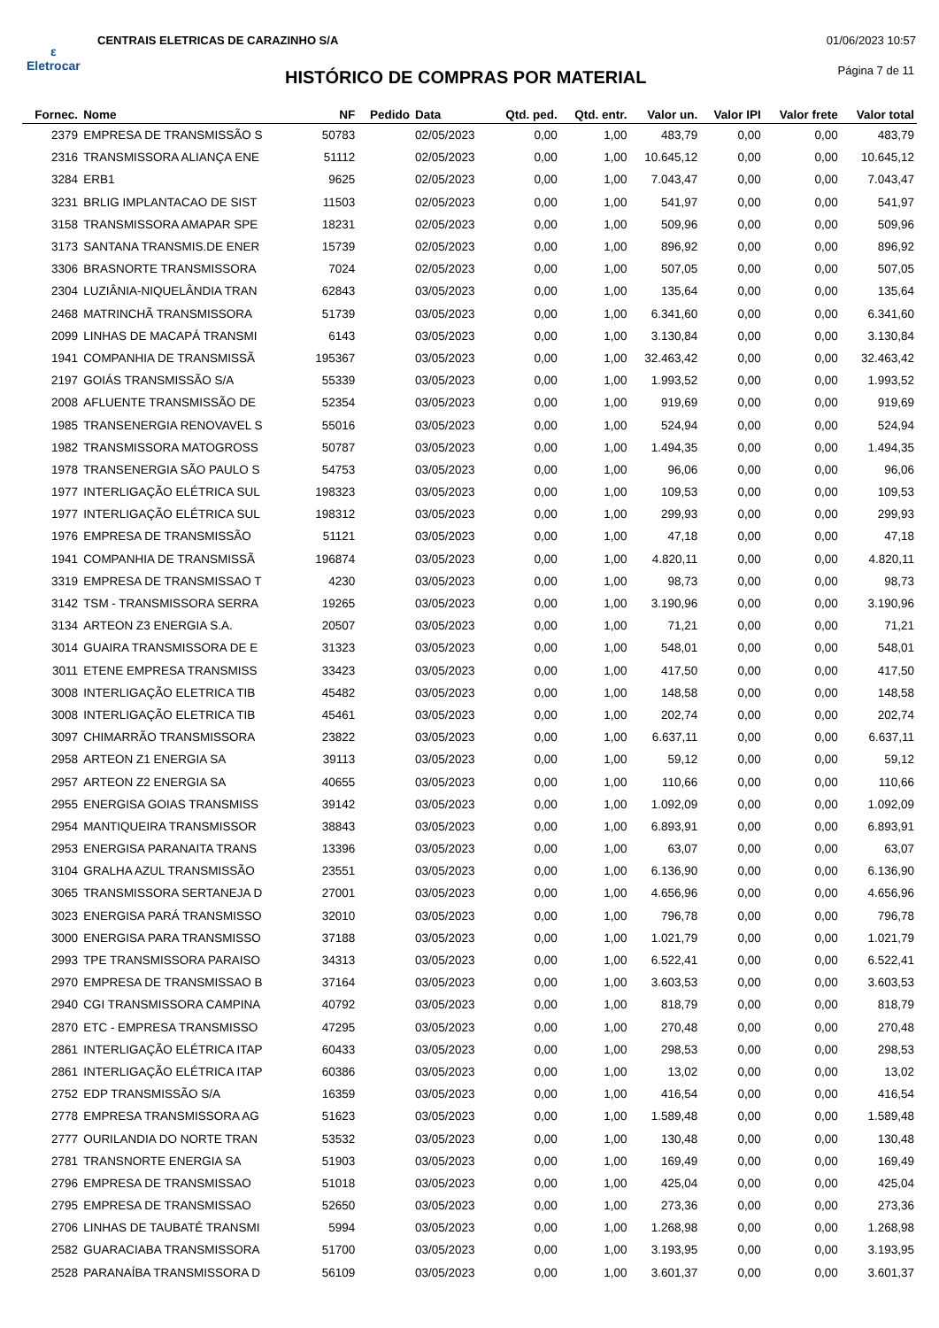ε
Eletrocar
CENTRAIS ELETRICAS DE CARAZINHO S/A
01/06/2023 10:57
HISTÓRICO DE COMPRAS POR MATERIAL
Página 7 de 11
| Fornec. | Nome | NF | Pedido | Data | Qtd. ped. | Qtd. entr. | Valor un. | Valor IPI | Valor frete | Valor total |
| --- | --- | --- | --- | --- | --- | --- | --- | --- | --- | --- |
| 2379 | EMPRESA DE TRANSMISSÃO S | 50783 | | 02/05/2023 | 0,00 | 1,00 | 483,79 | 0,00 | 0,00 | 483,79 |
| 2316 | TRANSMISSORA ALIANÇA ENE | 51112 | | 02/05/2023 | 0,00 | 1,00 | 10.645,12 | 0,00 | 0,00 | 10.645,12 |
| 3284 | ERB1 | 9625 | | 02/05/2023 | 0,00 | 1,00 | 7.043,47 | 0,00 | 0,00 | 7.043,47 |
| 3231 | BRLIG IMPLANTACAO DE SIST | 11503 | | 02/05/2023 | 0,00 | 1,00 | 541,97 | 0,00 | 0,00 | 541,97 |
| 3158 | TRANSMISSORA AMAPAR SPE | 18231 | | 02/05/2023 | 0,00 | 1,00 | 509,96 | 0,00 | 0,00 | 509,96 |
| 3173 | SANTANA TRANSMIS.DE ENER | 15739 | | 02/05/2023 | 0,00 | 1,00 | 896,92 | 0,00 | 0,00 | 896,92 |
| 3306 | BRASNORTE TRANSMISSORA | 7024 | | 02/05/2023 | 0,00 | 1,00 | 507,05 | 0,00 | 0,00 | 507,05 |
| 2304 | LUZIÂNIA-NIQUELÂNDIA TRAN | 62843 | | 03/05/2023 | 0,00 | 1,00 | 135,64 | 0,00 | 0,00 | 135,64 |
| 2468 | MATRINCHÃ TRANSMISSORA | 51739 | | 03/05/2023 | 0,00 | 1,00 | 6.341,60 | 0,00 | 0,00 | 6.341,60 |
| 2099 | LINHAS DE MACAPÁ TRANSMI | 6143 | | 03/05/2023 | 0,00 | 1,00 | 3.130,84 | 0,00 | 0,00 | 3.130,84 |
| 1941 | COMPANHIA DE TRANSMISSÃ | 195367 | | 03/05/2023 | 0,00 | 1,00 | 32.463,42 | 0,00 | 0,00 | 32.463,42 |
| 2197 | GOIÁS TRANSMISSÃO S/A | 55339 | | 03/05/2023 | 0,00 | 1,00 | 1.993,52 | 0,00 | 0,00 | 1.993,52 |
| 2008 | AFLUENTE TRANSMISSÃO DE | 52354 | | 03/05/2023 | 0,00 | 1,00 | 919,69 | 0,00 | 0,00 | 919,69 |
| 1985 | TRANSENERGIA RENOVAVEL S | 55016 | | 03/05/2023 | 0,00 | 1,00 | 524,94 | 0,00 | 0,00 | 524,94 |
| 1982 | TRANSMISSORA MATOGROSS | 50787 | | 03/05/2023 | 0,00 | 1,00 | 1.494,35 | 0,00 | 0,00 | 1.494,35 |
| 1978 | TRANSENERGIA SÃO PAULO S | 54753 | | 03/05/2023 | 0,00 | 1,00 | 96,06 | 0,00 | 0,00 | 96,06 |
| 1977 | INTERLIGAÇÃO ELÉTRICA SUL | 198323 | | 03/05/2023 | 0,00 | 1,00 | 109,53 | 0,00 | 0,00 | 109,53 |
| 1977 | INTERLIGAÇÃO ELÉTRICA SUL | 198312 | | 03/05/2023 | 0,00 | 1,00 | 299,93 | 0,00 | 0,00 | 299,93 |
| 1976 | EMPRESA DE TRANSMISSÃO | 51121 | | 03/05/2023 | 0,00 | 1,00 | 47,18 | 0,00 | 0,00 | 47,18 |
| 1941 | COMPANHIA DE TRANSMISSÃ | 196874 | | 03/05/2023 | 0,00 | 1,00 | 4.820,11 | 0,00 | 0,00 | 4.820,11 |
| 3319 | EMPRESA DE TRANSMISSAO T | 4230 | | 03/05/2023 | 0,00 | 1,00 | 98,73 | 0,00 | 0,00 | 98,73 |
| 3142 | TSM - TRANSMISSORA SERRA | 19265 | | 03/05/2023 | 0,00 | 1,00 | 3.190,96 | 0,00 | 0,00 | 3.190,96 |
| 3134 | ARTEON Z3 ENERGIA S.A. | 20507 | | 03/05/2023 | 0,00 | 1,00 | 71,21 | 0,00 | 0,00 | 71,21 |
| 3014 | GUAIRA TRANSMISSORA DE E | 31323 | | 03/05/2023 | 0,00 | 1,00 | 548,01 | 0,00 | 0,00 | 548,01 |
| 3011 | ETENE EMPRESA TRANSMISS | 33423 | | 03/05/2023 | 0,00 | 1,00 | 417,50 | 0,00 | 0,00 | 417,50 |
| 3008 | INTERLIGAÇÃO ELETRICA TIB | 45482 | | 03/05/2023 | 0,00 | 1,00 | 148,58 | 0,00 | 0,00 | 148,58 |
| 3008 | INTERLIGAÇÃO ELETRICA TIB | 45461 | | 03/05/2023 | 0,00 | 1,00 | 202,74 | 0,00 | 0,00 | 202,74 |
| 3097 | CHIMARRÃO TRANSMISSORA | 23822 | | 03/05/2023 | 0,00 | 1,00 | 6.637,11 | 0,00 | 0,00 | 6.637,11 |
| 2958 | ARTEON Z1 ENERGIA SA | 39113 | | 03/05/2023 | 0,00 | 1,00 | 59,12 | 0,00 | 0,00 | 59,12 |
| 2957 | ARTEON Z2 ENERGIA SA | 40655 | | 03/05/2023 | 0,00 | 1,00 | 110,66 | 0,00 | 0,00 | 110,66 |
| 2955 | ENERGISA GOIAS TRANSMISS | 39142 | | 03/05/2023 | 0,00 | 1,00 | 1.092,09 | 0,00 | 0,00 | 1.092,09 |
| 2954 | MANTIQUEIRA TRANSMISSOR | 38843 | | 03/05/2023 | 0,00 | 1,00 | 6.893,91 | 0,00 | 0,00 | 6.893,91 |
| 2953 | ENERGISA PARANAITA TRANS | 13396 | | 03/05/2023 | 0,00 | 1,00 | 63,07 | 0,00 | 0,00 | 63,07 |
| 3104 | GRALHA AZUL TRANSMISSÃO | 23551 | | 03/05/2023 | 0,00 | 1,00 | 6.136,90 | 0,00 | 0,00 | 6.136,90 |
| 3065 | TRANSMISSORA SERTANEJA D | 27001 | | 03/05/2023 | 0,00 | 1,00 | 4.656,96 | 0,00 | 0,00 | 4.656,96 |
| 3023 | ENERGISA PARÁ TRANSMISSO | 32010 | | 03/05/2023 | 0,00 | 1,00 | 796,78 | 0,00 | 0,00 | 796,78 |
| 3000 | ENERGISA PARA TRANSMISSO | 37188 | | 03/05/2023 | 0,00 | 1,00 | 1.021,79 | 0,00 | 0,00 | 1.021,79 |
| 2993 | TPE TRANSMISSORA PARAISO | 34313 | | 03/05/2023 | 0,00 | 1,00 | 6.522,41 | 0,00 | 0,00 | 6.522,41 |
| 2970 | EMPRESA DE TRANSMISSAO B | 37164 | | 03/05/2023 | 0,00 | 1,00 | 3.603,53 | 0,00 | 0,00 | 3.603,53 |
| 2940 | CGI TRANSMISSORA CAMPINA | 40792 | | 03/05/2023 | 0,00 | 1,00 | 818,79 | 0,00 | 0,00 | 818,79 |
| 2870 | ETC - EMPRESA TRANSMISSO | 47295 | | 03/05/2023 | 0,00 | 1,00 | 270,48 | 0,00 | 0,00 | 270,48 |
| 2861 | INTERLIGAÇÃO ELÉTRICA ITAP | 60433 | | 03/05/2023 | 0,00 | 1,00 | 298,53 | 0,00 | 0,00 | 298,53 |
| 2861 | INTERLIGAÇÃO ELÉTRICA ITAP | 60386 | | 03/05/2023 | 0,00 | 1,00 | 13,02 | 0,00 | 0,00 | 13,02 |
| 2752 | EDP TRANSMISSÃO S/A | 16359 | | 03/05/2023 | 0,00 | 1,00 | 416,54 | 0,00 | 0,00 | 416,54 |
| 2778 | EMPRESA TRANSMISSORA AG | 51623 | | 03/05/2023 | 0,00 | 1,00 | 1.589,48 | 0,00 | 0,00 | 1.589,48 |
| 2777 | OURILANDIA DO NORTE TRAN | 53532 | | 03/05/2023 | 0,00 | 1,00 | 130,48 | 0,00 | 0,00 | 130,48 |
| 2781 | TRANSNORTE ENERGIA SA | 51903 | | 03/05/2023 | 0,00 | 1,00 | 169,49 | 0,00 | 0,00 | 169,49 |
| 2796 | EMPRESA DE TRANSMISSAO | 51018 | | 03/05/2023 | 0,00 | 1,00 | 425,04 | 0,00 | 0,00 | 425,04 |
| 2795 | EMPRESA DE TRANSMISSAO | 52650 | | 03/05/2023 | 0,00 | 1,00 | 273,36 | 0,00 | 0,00 | 273,36 |
| 2706 | LINHAS DE TAUBATÉ TRANSMI | 5994 | | 03/05/2023 | 0,00 | 1,00 | 1.268,98 | 0,00 | 0,00 | 1.268,98 |
| 2582 | GUARACIABA TRANSMISSORA | 51700 | | 03/05/2023 | 0,00 | 1,00 | 3.193,95 | 0,00 | 0,00 | 3.193,95 |
| 2528 | PARANAÍBA TRANSMISSORA D | 56109 | | 03/05/2023 | 0,00 | 1,00 | 3.601,37 | 0,00 | 0,00 | 3.601,37 |